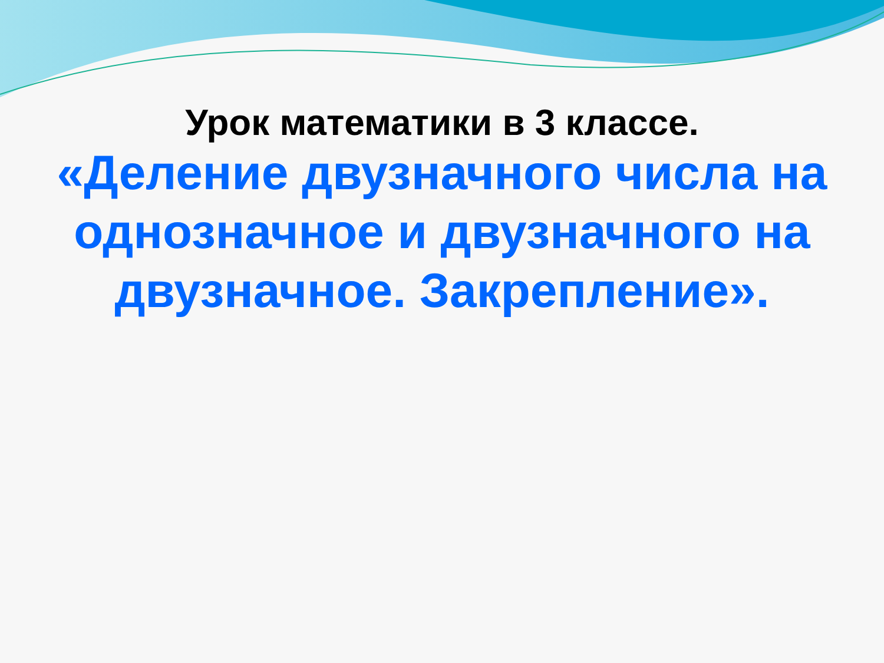Урок математики в 3 классе.
«Деление двузначного числа на однозначное и двузначного на двузначное. Закрепление».